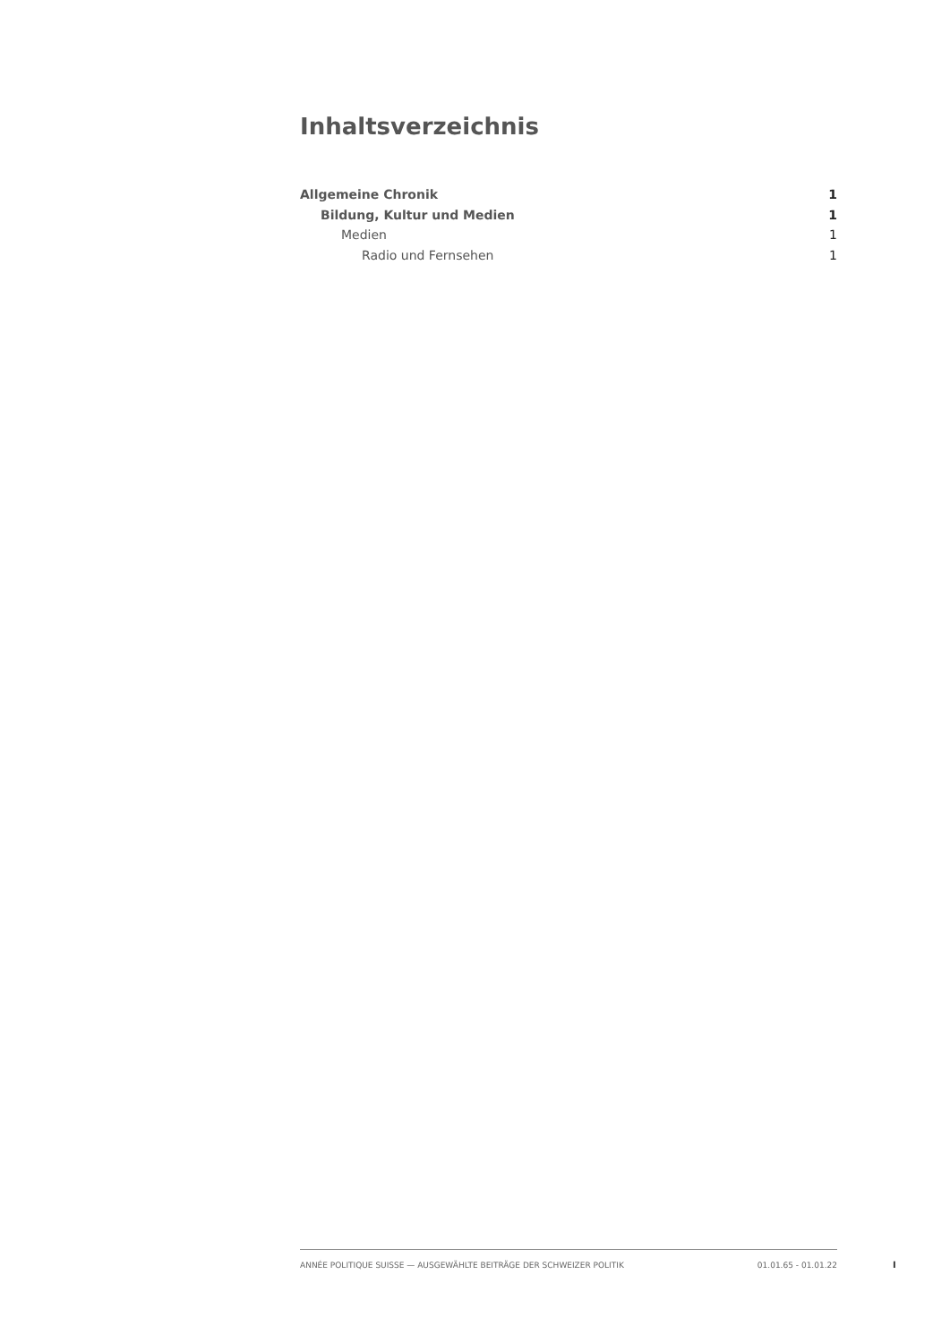Inhaltsverzeichnis
Allgemeine Chronik 1
Bildung, Kultur und Medien 1
Medien 1
Radio und Fernsehen 1
ANNÉE POLITIQUE SUISSE — AUSGEWÄHLTE BEITRÄGE DER SCHWEIZER POLITIK 01.01.65 - 01.01.22
I